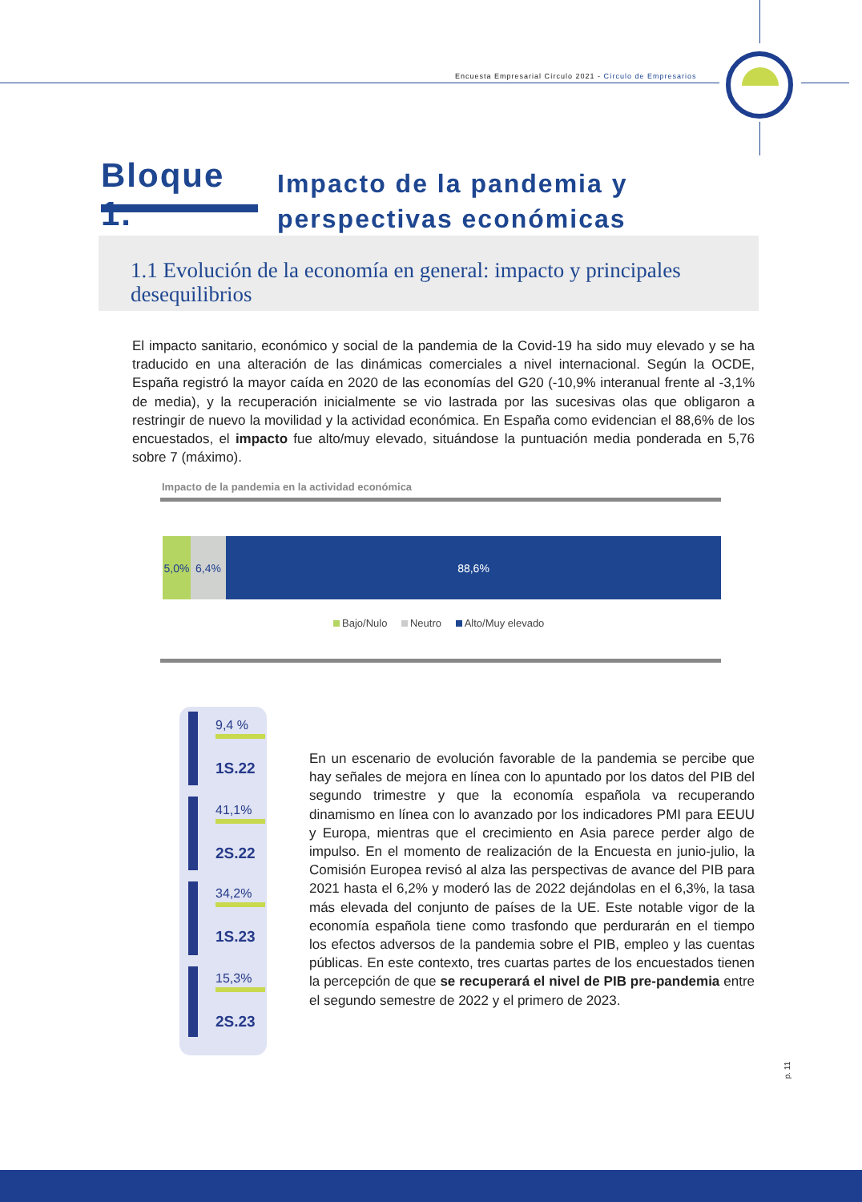Encuesta Empresarial Círculo 2021 - Círculo de Empresarios
Bloque 1.
Impacto de la pandemia y
perspectivas económicas
1.1 Evolución de la economía en general: impacto y principales desequilibrios
El impacto sanitario, económico y social de la pandemia de la Covid-19 ha sido muy elevado y se ha traducido en una alteración de las dinámicas comerciales a nivel internacional. Según la OCDE, España registró la mayor caída en 2020 de las economías del G20 (-10,9% interanual frente al -3,1% de media), y la recuperación inicialmente se vio lastrada por las sucesivas olas que obligaron a restringir de nuevo la movilidad y la actividad económica. En España como evidencian el 88,6% de los encuestados, el impacto fue alto/muy elevado, situándose la puntuación media ponderada en 5,76 sobre 7 (máximo).
Impacto de la pandemia en la actividad económica
5,0% 6,4% 88,6%
Bajo/Nulo Neutro Alto/Muy elevado
9,4 %
1S.22
41,1%
2S.22
34,2%
1S.23
15,3%
2S.23
En un escenario de evolución favorable de la pandemia se percibe que hay señales de mejora en línea con lo apuntado por los datos del PIB del segundo trimestre y que la economía española va recuperando dinamismo en línea con lo avanzado por los indicadores PMI para EEUU y Europa, mientras que el crecimiento en Asia parece perder algo de impulso. En el momento de realización de la Encuesta en junio-julio, la Comisión Europea revisó al alza las perspectivas de avance del PIB para 2021 hasta el 6,2% y moderó las de 2022 dejándolas en el 6,3%, la tasa más elevada del conjunto de países de la UE. Este notable vigor de la economía española tiene como trasfondo que perdurarán en el tiempo los efectos adversos de la pandemia sobre el PIB, empleo y las cuentas públicas. En este contexto, tres cuartas partes de los encuestados tienen la percepción de que se recuperará el nivel de PIB pre-pandemia entre el segundo semestre de 2022 y el primero de 2023.
p. 11